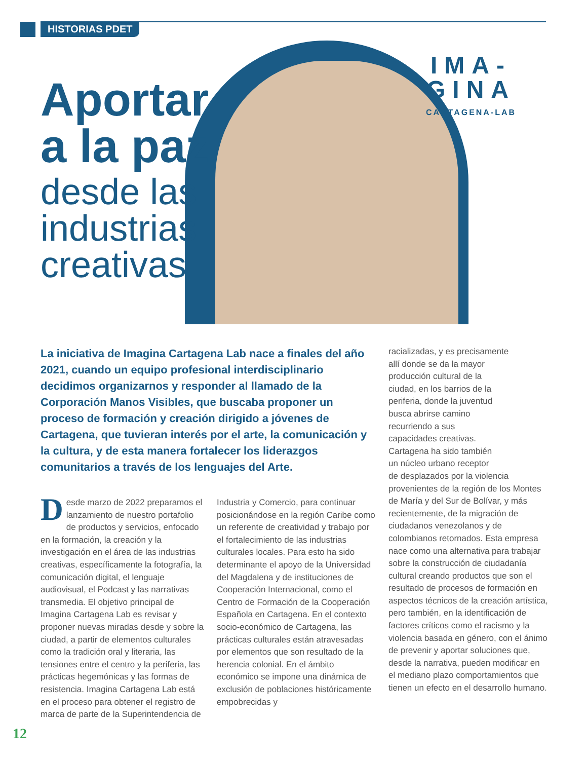HISTORIAS PDET
Aportar
a la paz
desde las
industrias
creativas
IMA-
GINA
CARTAGENA-LAB
La iniciativa de Imagina Cartagena Lab nace a finales del año 2021, cuando un equipo profesional interdisciplinario decidimos organizarnos y responder al llamado de la Corporación Manos Visibles, que buscaba proponer un proceso de formación y creación dirigido a jóvenes de Cartagena, que tuvieran interés por el arte, la comunicación y la cultura, y de esta manera fortalecer los liderazgos comunitarios a través de los lenguajes del Arte.
Desde marzo de 2022 preparamos el lanzamiento de nuestro portafolio de productos y servicios, enfocado en la formación, la creación y la investigación en el área de las industrias creativas, específicamente la fotografía, la comunicación digital, el lenguaje audiovisual, el Podcast y las narrativas transmedia. El objetivo principal de Imagina Cartagena Lab es revisar y proponer nuevas miradas desde y sobre la ciudad, a partir de elementos culturales como la tradición oral y literaria, las tensiones entre el centro y la periferia, las prácticas hegemónicas y las formas de resistencia. Imagina Cartagena Lab está en el proceso para obtener el registro de marca de parte de la Superintendencia de
Industria y Comercio, para continuar posicionándose en la región Caribe como un referente de creatividad y trabajo por el fortalecimiento de las industrias culturales locales. Para esto ha sido determinante el apoyo de la Universidad del Magdalena y de instituciones de Cooperación Internacional, como el Centro de Formación de la Cooperación Española en Cartagena. En el contexto socio-económico de Cartagena, las prácticas culturales están atravesadas por elementos que son resultado de la herencia colonial. En el ámbito económico se impone una dinámica de exclusión de poblaciones históricamente empobrecidas y
racializadas, y es precisamente
allí donde se da la mayor
producción cultural de la
ciudad, en los barrios de la
periferia, donde la juventud
busca abrirse camino
recurriendo a sus
capacidades creativas.
Cartagena ha sido también
un núcleo urbano receptor
de desplazados por la violencia provenientes de la región de los Montes de María y del Sur de Bolívar, y más recientemente, de la migración de ciudadanos venezolanos y de colombianos retornados. Esta empresa nace como una alternativa para trabajar sobre la construcción de ciudadanía cultural creando productos que son el resultado de procesos de formación en aspectos técnicos de la creación artística, pero también, en la identificación de factores críticos como el racismo y la violencia basada en género, con el ánimo de prevenir y aportar soluciones que, desde la narrativa, pueden modificar en el mediano plazo comportamientos que tienen un efecto en el desarrollo humano.
12